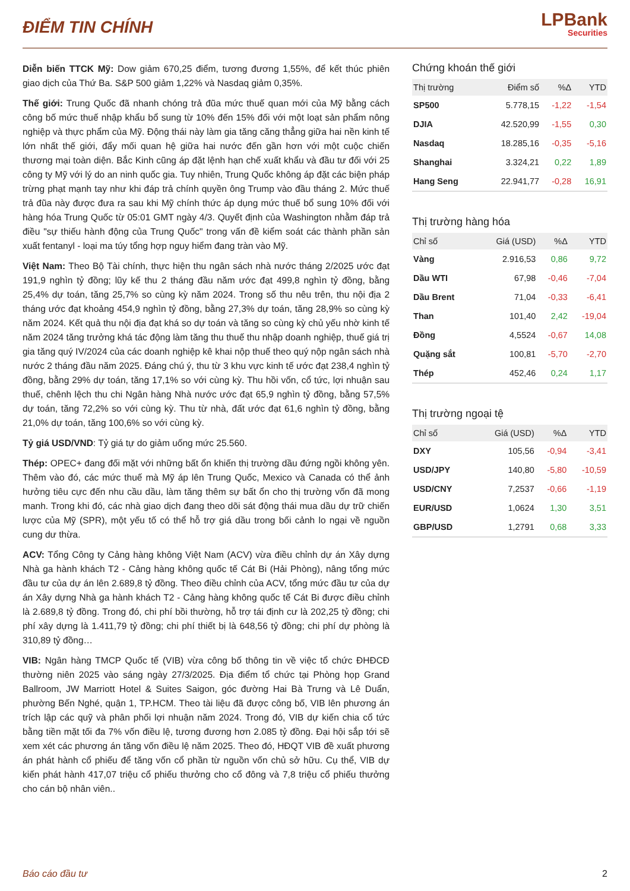ĐIỂM TIN CHÍNH
LPBank
Securities
Diễn biến TTCK Mỹ: Dow giảm 670,25 điểm, tương đương 1,55%, để kết thúc phiên giao dịch của Thứ Ba. S&P 500 giảm 1,22% và Nasdaq giảm 0,35%.
Thế giới: Trung Quốc đã nhanh chóng trả đũa mức thuế quan mới của Mỹ bằng cách công bố mức thuế nhập khẩu bổ sung từ 10% đến 15% đối với một loạt sản phẩm nông nghiệp và thực phẩm của Mỹ. Động thái này làm gia tăng căng thẳng giữa hai nền kinh tế lớn nhất thế giới, đẩy mối quan hệ giữa hai nước đến gần hơn với một cuộc chiến thương mại toàn diện. Bắc Kinh cũng áp đặt lệnh hạn chế xuất khẩu và đầu tư đối với 25 công ty Mỹ với lý do an ninh quốc gia. Tuy nhiên, Trung Quốc không áp đặt các biện pháp trừng phạt mạnh tay như khi đáp trả chính quyền ông Trump vào đầu tháng 2. Mức thuế trả đũa này được đưa ra sau khi Mỹ chính thức áp dụng mức thuế bổ sung 10% đối với hàng hóa Trung Quốc từ 05:01 GMT ngày 4/3. Quyết định của Washington nhằm đáp trả điều "sự thiếu hành động của Trung Quốc" trong vấn đề kiểm soát các thành phần sản xuất fentanyl - loại ma túy tổng hợp nguy hiểm đang tràn vào Mỹ.
Việt Nam: Theo Bộ Tài chính, thực hiện thu ngân sách nhà nước tháng 2/2025 ước đạt 191,9 nghìn tỷ đồng; lũy kế thu 2 tháng đầu năm ước đạt 499,8 nghìn tỷ đồng, bằng 25,4% dự toán, tăng 25,7% so cùng kỳ năm 2024. Trong số thu nêu trên, thu nội địa 2 tháng ước đạt khoảng 454,9 nghìn tỷ đồng, bằng 27,3% dự toán, tăng 28,9% so cùng kỳ năm 2024. Kết quả thu nội địa đạt khá so dự toán và tăng so cùng kỳ chủ yếu nhờ kinh tế năm 2024 tăng trưởng khá tác động làm tăng thu thuế thu nhập doanh nghiệp, thuế giá trị gia tăng quý IV/2024 của các doanh nghiệp kê khai nộp thuế theo quý nộp ngân sách nhà nước 2 tháng đầu năm 2025. Đáng chú ý, thu từ 3 khu vực kinh tế ước đạt 238,4 nghìn tỷ đồng, bằng 29% dự toán, tăng 17,1% so với cùng kỳ. Thu hồi vốn, cổ tức, lợi nhuận sau thuế, chênh lệch thu chi Ngân hàng Nhà nước ước đạt 65,9 nghìn tỷ đồng, bằng 57,5% dự toán, tăng 72,2% so với cùng kỳ. Thu từ nhà, đất ước đạt 61,6 nghìn tỷ đồng, bằng 21,0% dự toán, tăng 100,6% so với cùng kỳ.
Tỷ giá USD/VND: Tỷ giá tự do giảm uống mức 25.560.
Thép: OPEC+ đang đối mặt với những bất ổn khiến thị trường dầu đứng ngồi không yên. Thêm vào đó, các mức thuế mà Mỹ áp lên Trung Quốc, Mexico và Canada có thể ảnh hưởng tiêu cực đến nhu cầu dầu, làm tăng thêm sự bất ổn cho thị trường vốn đã mong manh. Trong khi đó, các nhà giao dịch đang theo dõi sát động thái mua dầu dự trữ chiến lược của Mỹ (SPR), một yếu tố có thể hỗ trợ giá dầu trong bối cảnh lo ngại về nguồn cung dư thừa.
ACV: Tổng Công ty Cảng hàng không Việt Nam (ACV) vừa điều chỉnh dự án Xây dựng Nhà ga hành khách T2 - Cảng hàng không quốc tế Cát Bi (Hải Phòng), nâng tổng mức đầu tư của dự án lên 2.689,8 tỷ đồng. Theo điều chỉnh của ACV, tổng mức đầu tư của dự án Xây dựng Nhà ga hành khách T2 - Cảng hàng không quốc tế Cát Bi được điều chỉnh là 2.689,8 tỷ đồng. Trong đó, chi phí bồi thường, hỗ trợ tái định cư là 202,25 tỷ đồng; chi phí xây dựng là 1.411,79 tỷ đồng; chi phí thiết bị là 648,56 tỷ đồng; chi phí dự phòng là 310,89 tỷ đồng…
VIB: Ngân hàng TMCP Quốc tế (VIB) vừa công bố thông tin về việc tổ chức ĐHĐCĐ thường niên 2025 vào sáng ngày 27/3/2025. Địa điểm tổ chức tại Phòng họp Grand Ballroom, JW Marriott Hotel & Suites Saigon, góc đường Hai Bà Trưng và Lê Duẩn, phường Bến Nghé, quận 1, TP.HCM. Theo tài liệu đã được công bố, VIB lên phương án trích lập các quỹ và phân phối lợi nhuận năm 2024. Trong đó, VIB dự kiến chia cổ tức bằng tiền mặt tối đa 7% vốn điều lệ, tương đương hơn 2.085 tỷ đồng. Đại hội sắp tới sẽ xem xét các phương án tăng vốn điều lệ năm 2025. Theo đó, HĐQT VIB đề xuất phương án phát hành cổ phiếu để tăng vốn cổ phần từ nguồn vốn chủ sở hữu. Cụ thể, VIB dự kiến phát hành 417,07 triệu cổ phiếu thưởng cho cổ đông và 7,8 triệu cổ phiếu thưởng cho cán bộ nhân viên..
Chứng khoán thế giới
| Thị trường | Điểm số | %Δ | YTD |
| --- | --- | --- | --- |
| SP500 | 5.778,15 | -1,22 | -1,54 |
| DJIA | 42.520,99 | -1,55 | 0,30 |
| Nasdaq | 18.285,16 | -0,35 | -5,16 |
| Shanghai | 3.324,21 | 0,22 | 1,89 |
| Hang Seng | 22.941,77 | -0,28 | 16,91 |
Thị trường hàng hóa
| Chỉ số | Giá (USD) | %Δ | YTD |
| --- | --- | --- | --- |
| Vàng | 2.916,53 | 0,86 | 9,72 |
| Dầu WTI | 67,98 | -0,46 | -7,04 |
| Dầu Brent | 71,04 | -0,33 | -6,41 |
| Than | 101,40 | 2,42 | -19,04 |
| Đồng | 4,5524 | -0,67 | 14,08 |
| Quặng sắt | 100,81 | -5,70 | -2,70 |
| Thép | 452,46 | 0,24 | 1,17 |
Thị trường ngoại tệ
| Chỉ số | Giá (USD) | %Δ | YTD |
| --- | --- | --- | --- |
| DXY | 105,56 | -0,94 | -3,41 |
| USD/JPY | 140,80 | -5,80 | -10,59 |
| USD/CNY | 7,2537 | -0,66 | -1,19 |
| EUR/USD | 1,0624 | 1,30 | 3,51 |
| GBP/USD | 1,2791 | 0,68 | 3,33 |
Báo cáo đầu tư 2